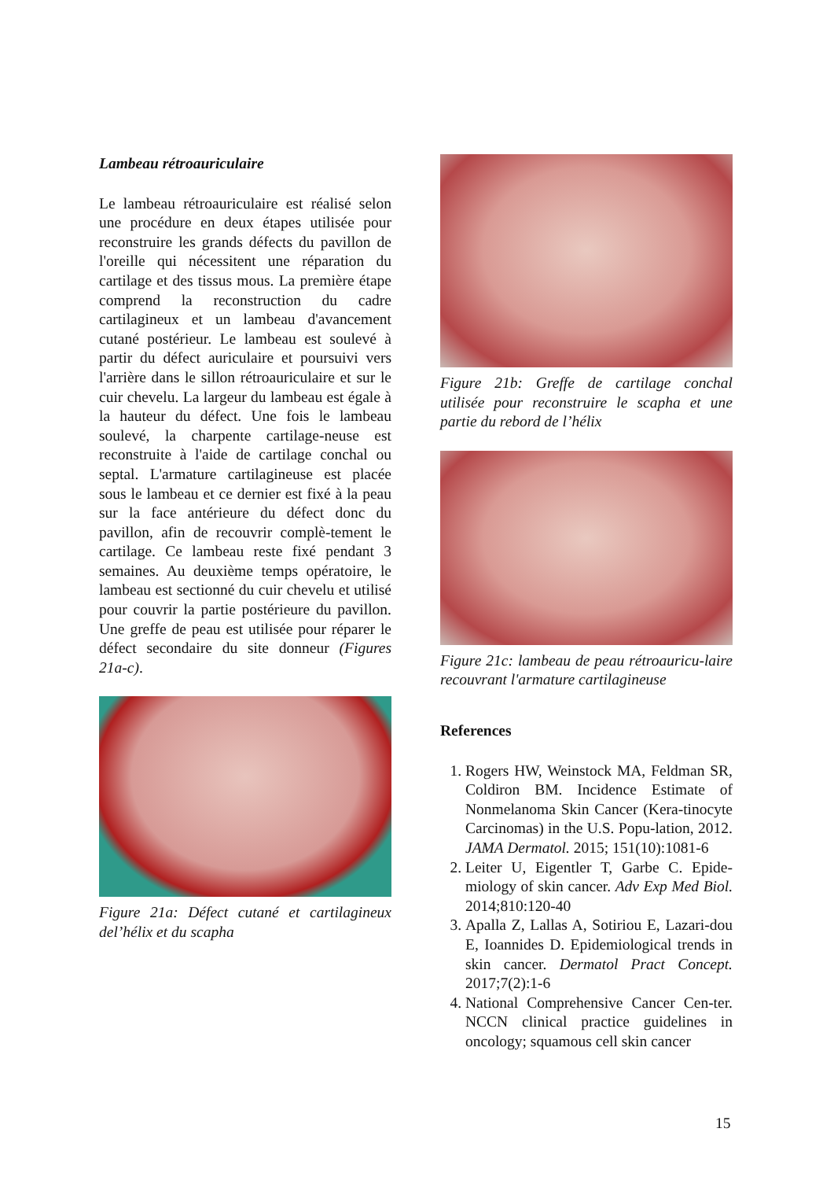Lambeau rétroauriculaire
Le lambeau rétroauriculaire est réalisé selon une procédure en deux étapes utilisée pour reconstruire les grands défects du pavillon de l'oreille qui nécessitent une réparation du cartilage et des tissus mous. La première étape comprend la reconstruction du cadre cartilagineux et un lambeau d'avancement cutané postérieur. Le lambeau est soulevé à partir du défect auriculaire et poursuivi vers l'arrière dans le sillon rétroauriculaire et sur le cuir chevelu. La largeur du lambeau est égale à la hauteur du défect. Une fois le lambeau soulevé, la charpente cartilage-neuse est reconstruite à l'aide de cartilage conchal ou septal. L'armature cartilagineuse est placée sous le lambeau et ce dernier est fixé à la peau sur la face antérieure du défect donc du pavillon, afin de recouvrir complè-tement le cartilage. Ce lambeau reste fixé pendant 3 semaines. Au deuxième temps opératoire, le lambeau est sectionné du cuir chevelu et utilisé pour couvrir la partie postérieure du pavillon. Une greffe de peau est utilisée pour réparer le défect secondaire du site donneur (Figures 21a-c).
Figure 21a: Défect cutané et cartilagineux del’hélix et du scapha
Figure 21b: Greffe de cartilage conchal utilisée pour reconstruire le scapha et une partie du rebord de l’hélix
Figure 21c: lambeau de peau rétroauricu-laire recouvrant l'armature cartilagineuse
References
1. Rogers HW, Weinstock MA, Feldman SR, Coldiron BM. Incidence Estimate of Nonmelanoma Skin Cancer (Kera-tinocyte Carcinomas) in the U.S. Popu-lation, 2012. JAMA Dermatol. 2015; 151(10):1081-6
2. Leiter U, Eigentler T, Garbe C. Epide-miology of skin cancer. Adv Exp Med Biol. 2014;810:120-40
3. Apalla Z, Lallas A, Sotiriou E, Lazari-dou E, Ioannides D. Epidemiological trends in skin cancer. Dermatol Pract Concept. 2017;7(2):1-6
4. National Comprehensive Cancer Cen-ter. NCCN clinical practice guidelines in oncology; squamous cell skin cancer
15